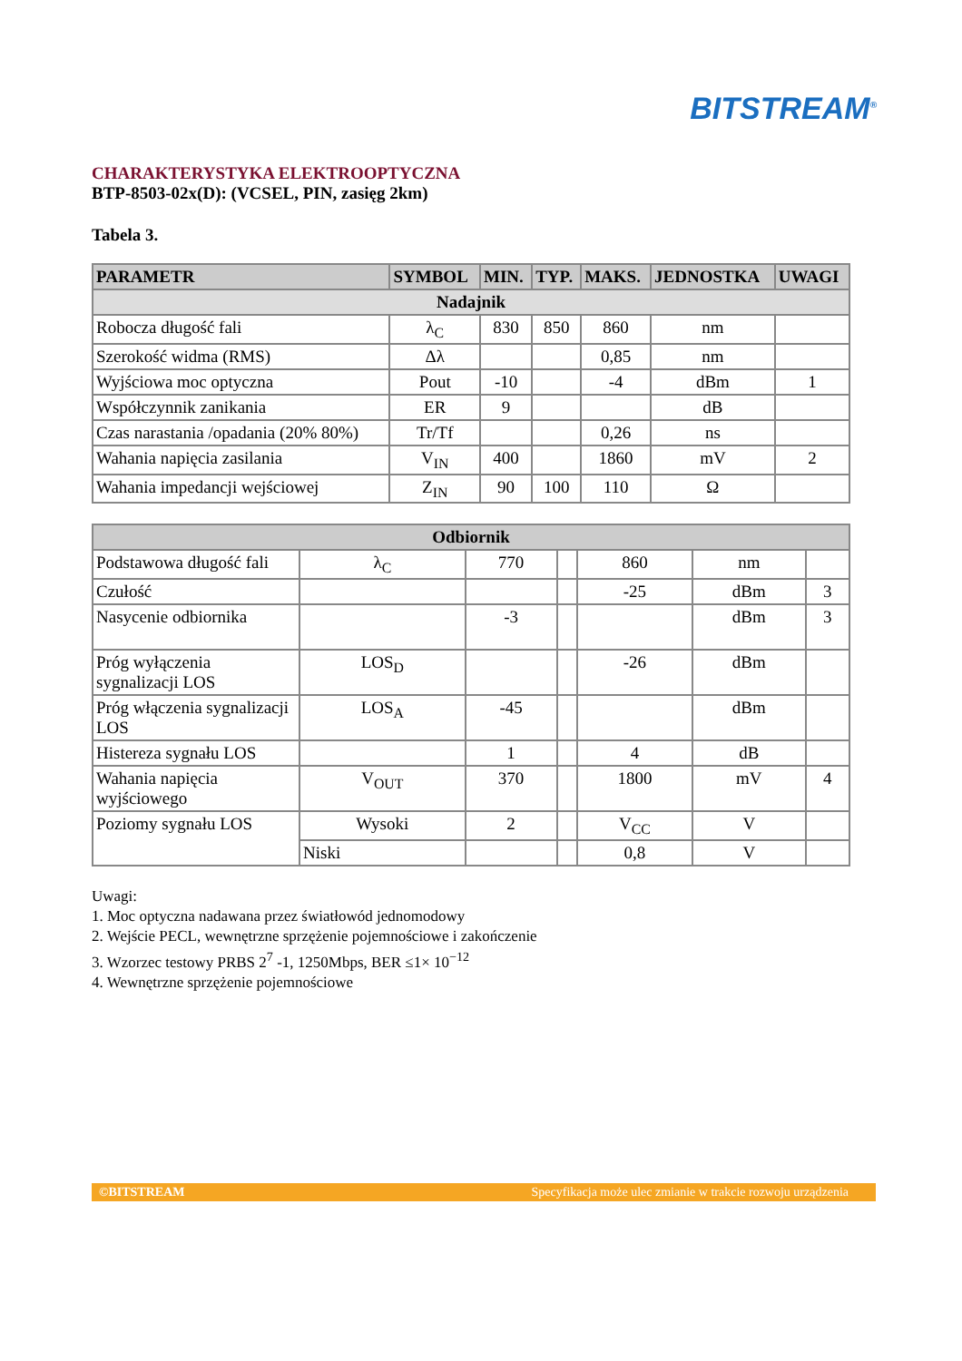BITSTREAM<sup>®</sup>
CHARAKTERYSTYKA ELEKTROOPTYCZNA
BTP-8503-02x(D): (VCSEL, PIN, zasięg 2km)
Tabela 3.
| PARAMETR | SYMBOL | MIN. | TYP. | MAKS. | JEDNOSTKA | UWAGI |
| --- | --- | --- | --- | --- | --- | --- |
| Nadajnik | | | | | | |
| Robocza długość fali | λ<sub>C</sub> | 830 | 850 | 860 | nm | |
| Szerokość widma (RMS) | Δλ | | | 0,85 | nm | |
| Wyjściowa moc optyczna | Pout | -10 | | -4 | dBm | 1 |
| Współczynnik zanikania | ER | 9 | | | dB | |
| Czas narastania /opadania (20% 80%) | Tr/Tf | | | 0,26 | ns | |
| Wahania napięcia zasilania | V<sub>IN</sub> | 400 | | 1860 | mV | 2 |
| Wahania impedancji wejściowej | Z<sub>IN</sub> | 90 | 100 | 110 | Ω | |
| Odbiornik | | | | | | |
| Podstawowa długość fali | λ<sub>C</sub> | 770 | | 860 | nm | |
| Czułość | | | | -25 | dBm | 3 |
| Nasycenie odbiornika | | -3 | | | dBm | 3 |
| Próg wyłączenia sygnalizacji LOS | LOS<sub>D</sub> | | | -26 | dBm | |
| Próg włączenia sygnalizacji LOS | LOS<sub>A</sub> | -45 | | | dBm | |
| Histereza sygnału LOS | | 1 | | 4 | dB | |
| Wahania napięcia wyjściowego | V<sub>OUT</sub> | 370 | | 1800 | mV | 4 |
| Poziomy sygnału LOS | Wysoki | 2 | | V<sub>CC</sub> | V | |
| | Niski | | | 0,8 | V | |
Uwagi:
1. Moc optyczna nadawana przez światłowód jednomodowy
2. Wejście PECL, wewnętrzne sprzężenie pojemnościowe i zakończenie
3. Wzorzec testowy PRBS 2<sup>7</sup> -1, 1250Mbps, BER ≤1× 10<sup>−12</sup>
4. Wewnętrzne sprzężenie pojemnościowe
©BITSTREAM Specyfikacja może ulec zmianie w trakcie rozwoju urządzenia